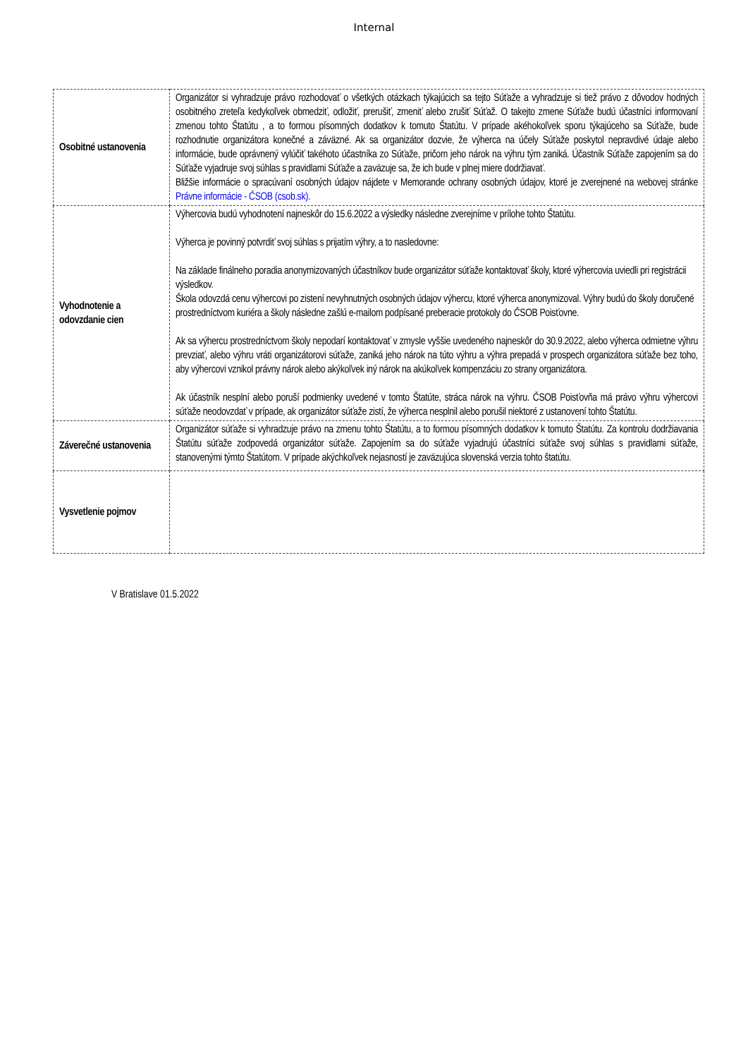Internal
| Osobitné ustanovenia | Organizátor si vyhradzuje právo rozhodovať o všetkých otázkach týkajúcich sa tejto Súťaže a vyhradzuje si tiež právo z dôvodov hodných osobitného zreteľa kedykoľvek obmedziť, odložiť, prerušiť, zmeniť alebo zrušiť Súťaž. O takejto zmene Súťaže budú účastníci informovaní zmenou tohto Štatútu , a to formou písomných dodatkov k tomuto Štatútu. V prípade akéhokoľvek sporu týkajúceho sa Súťaže, bude rozhodnutie organizátora konečné a záväzné. Ak sa organizátor dozvie, že výherca na účely Súťaže poskytol nepravdivé údaje alebo informácie, bude oprávnený vylúčiť takéhoto účastníka zo Súťaže, pričom jeho nárok na výhru tým zaniká. Účastník Súťaže zapojením sa do Súťaže vyjadruje svoj súhlas s pravidlami Súťaže a zaväzuje sa, že ich bude v plnej miere dodržiavať. Bližšie informácie o spracúvaní osobných údajov nájdete v Memorande ochrany osobných údajov, ktoré je zverejnené na webovej stránke Právne informácie - ČSOB (csob.sk). |
| Vyhodnotenie a odovzdanie cien | Výhercovia budú vyhodnotení najneskôr do 15.6.2022 a výsledky následne zverejníme v prílohe tohto Štatútu. Výherca je povinný potvrdiť svoj súhlas s prijatím výhry, a to nasledovne: Na základe finálneho poradia anonymizovaných účastníkov bude organizátor súťaže kontaktovať školy, ktoré výhercovia uviedli pri registrácii výsledkov. Škola odovzdá cenu výhercovi po zistení nevyhnutných osobných údajov výhercu, ktoré výherca anonymizoval. Výhry budú do školy doručené prostredníctvom kuriéra a školy následne zašlú e-mailom podpísané preberacie protokoly do ČSOB Poisťovne. Ak sa výhercu prostredníctvom školy nepodarí kontaktovať v zmysle vyššie uvedeného najneskôr do 30.9.2022, alebo výherca odmietne výhru prevziať, alebo výhru vráti organizátorovi súťaže, zaniká jeho nárok na túto výhru a výhra prepadá v prospech organizátora súťaže bez toho, aby výhercovi vznikol právny nárok alebo akýkoľvek iný nárok na akúkoľvek kompenzáciu zo strany organizátora. Ak účastník nesplní alebo poruší podmienky uvedené v tomto Štatúte, stráca nárok na výhru. ČSOB Poisťovňa má právo výhru výhercovi súťaže neodovzdať v prípade, ak organizátor súťaže zistí, že výherca nesplnil alebo porušil niektoré z ustanovení tohto Štatútu. |
| Záverečné ustanovenia | Organizátor súťaže si vyhradzuje právo na zmenu tohto Štatútu, a to formou písomných dodatkov k tomuto Štatútu. Za kontrolu dodržiavania Štatútu súťaže zodpovedá organizátor súťaže. Zapojením sa do súťaže vyjadrujú účastníci súťaže svoj súhlas s pravidlami súťaže, stanovenými týmto Štatútom. V prípade akýchkoľvek nejasností je zaväzujúca slovenská verzia tohto štatútu. |
| Vysvetlenie pojmov | |
V Bratislave 01.5.2022